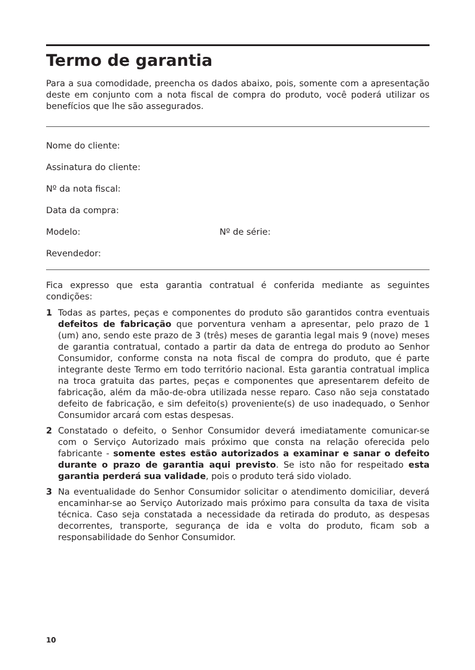Termo de garantia
Para a sua comodidade, preencha os dados abaixo, pois, somente com a apresentação deste em conjunto com a nota fiscal de compra do produto, você poderá utilizar os benefícios que lhe são assegurados.
Nome do cliente:
Assinatura do cliente:
Nº da nota fiscal:
Data da compra:
Modelo: Nº de série:
Revendedor:
Fica expresso que esta garantia contratual é conferida mediante as seguintes condições:
1 Todas as partes, peças e componentes do produto são garantidos contra eventuais defeitos de fabricação que porventura venham a apresentar, pelo prazo de 1 (um) ano, sendo este prazo de 3 (três) meses de garantia legal mais 9 (nove) meses de garantia contratual, contado a partir da data de entrega do produto ao Senhor Consumidor, conforme consta na nota fiscal de compra do produto, que é parte integrante deste Termo em todo território nacional. Esta garantia contratual implica na troca gratuita das partes, peças e componentes que apresentarem defeito de fabricação, além da mão-de-obra utilizada nesse reparo. Caso não seja constatado defeito de fabricação, e sim defeito(s) proveniente(s) de uso inadequado, o Senhor Consumidor arcará com estas despesas.
2 Constatado o defeito, o Senhor Consumidor deverá imediatamente comunicar-se com o Serviço Autorizado mais próximo que consta na relação oferecida pelo fabricante - somente estes estão autorizados a examinar e sanar o defeito durante o prazo de garantia aqui previsto. Se isto não for respeitado esta garantia perderá sua validade, pois o produto terá sido violado.
3 Na eventualidade do Senhor Consumidor solicitar o atendimento domiciliar, deverá encaminhar-se ao Serviço Autorizado mais próximo para consulta da taxa de visita técnica. Caso seja constatada a necessidade da retirada do produto, as despesas decorrentes, transporte, segurança de ida e volta do produto, ficam sob a responsabilidade do Senhor Consumidor.
10